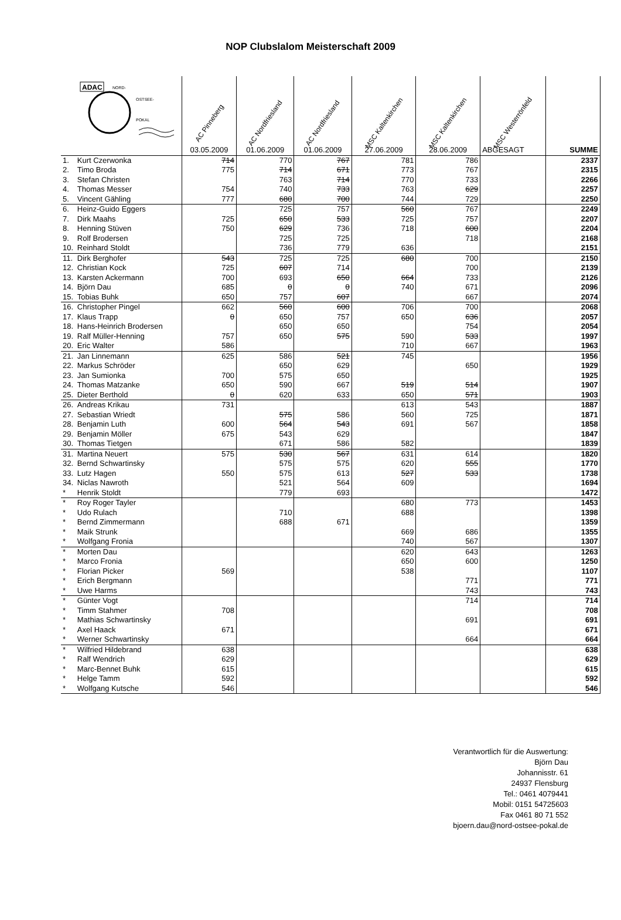NOP Clubslalom Meisterschaft 2009
| ADAC NORD- OSTSEE- POKAL | | AC Pinneberg | AC Nordfriesland | AC Nordfriesland | MSC Kaltenkirchen | MSC Kaltenkirchen | MSC Westerrönfeld | |
| | | 03.05.2009 | 01.06.2009 | 01.06.2009 | 27.06.2009 | 28.06.2009 | ABGESAGT | SUMME |
| 1. | Kurt Czerwonka | 714 | 770 | 767 | 781 | 786 | | 2337 |
| 2. | Timo Broda | 775 | 714 | 671 | 773 | 767 | | 2315 |
| 3. | Stefan Christen | | 763 | 714 | 770 | 733 | | 2266 |
| 4. | Thomas Messer | 754 | 740 | 733 | 763 | 629 | | 2257 |
| 5. | Vincent Gähling | 777 | 680 | 700 | 744 | 729 | | 2250 |
| 6. | Heinz-Guido Eggers | | 725 | 757 | 560 | 767 | | 2249 |
| 7. | Dirk Maahs | 725 | 650 | 533 | 725 | 757 | | 2207 |
| 8. | Henning Stüven | 750 | 629 | 736 | 718 | 600 | | 2204 |
| 9. | Rolf Brodersen | | 725 | 725 | | 718 | | 2168 |
| 10. | Reinhard Stoldt | | 736 | 779 | 636 | | | 2151 |
| 11. | Dirk Berghofer | 543 | 725 | 725 | 680 | 700 | | 2150 |
| 12. | Christian Kock | 725 | 607 | 714 | | 700 | | 2139 |
| 13. | Karsten Ackermann | 700 | 693 | 650 | 664 | 733 | | 2126 |
| 14. | Björn Dau | 685 | 0 | 0 | 740 | 671 | | 2096 |
| 15. | Tobias Buhk | 650 | 757 | 607 | | 667 | | 2074 |
| 16. | Christopher Pingel | 662 | 560 | 600 | 706 | 700 | | 2068 |
| 17. | Klaus Trapp | 0 | 650 | 757 | 650 | 636 | | 2057 |
| 18. | Hans-Heinrich Brodersen | | 650 | 650 | | 754 | | 2054 |
| 19. | Ralf Müller-Henning | 757 | 650 | 575 | 590 | 533 | | 1997 |
| 20. | Eric Walter | 586 | | | 710 | 667 | | 1963 |
| 21. | Jan Linnemann | 625 | 586 | 521 | 745 | | | 1956 |
| 22. | Markus Schröder | | 650 | 629 | | 650 | | 1929 |
| 23. | Jan Sumionka | 700 | 575 | 650 | | | | 1925 |
| 24. | Thomas Matzanke | 650 | 590 | 667 | 519 | 514 | | 1907 |
| 25. | Dieter Berthold | 0 | 620 | 633 | 650 | 571 | | 1903 |
| 26. | Andreas Krikau | 731 | | | 613 | 543 | | 1887 |
| 27. | Sebastian Wriedt | | 575 | 586 | 560 | 725 | | 1871 |
| 28. | Benjamin Luth | 600 | 564 | 543 | 691 | 567 | | 1858 |
| 29. | Benjamin Möller | 675 | 543 | 629 | | | | 1847 |
| 30. | Thomas Tietgen | | 671 | 586 | 582 | | | 1839 |
| 31. | Martina Neuert | 575 | 530 | 567 | 631 | 614 | | 1820 |
| 32. | Bernd Schwartinsky | | 575 | 575 | 620 | 555 | | 1770 |
| 33. | Lutz Hagen | 550 | 575 | 613 | 527 | 533 | | 1738 |
| 34. | Niclas Nawroth | | 521 | 564 | 609 | | | 1694 |
| * | Henrik Stoldt | | 779 | 693 | | | | 1472 |
| * | Roy Roger Tayler | | | | 680 | 773 | | 1453 |
| * | Udo Rulach | | 710 | | 688 | | | 1398 |
| * | Bernd Zimmermann | | 688 | 671 | | | | 1359 |
| * | Maik Strunk | | | | 669 | 686 | | 1355 |
| * | Wolfgang Fronia | | | | 740 | 567 | | 1307 |
| * | Morten Dau | | | | 620 | 643 | | 1263 |
| * | Marco Fronia | | | | 650 | 600 | | 1250 |
| * | Florian Picker | 569 | | | 538 | | | 1107 |
| * | Erich Bergmann | | | | | 771 | | 771 |
| * | Uwe Harms | | | | | 743 | | 743 |
| * | Günter Vogt | | | | | 714 | | 714 |
| * | Timm Stahmer | 708 | | | | | | 708 |
| * | Mathias Schwartinsky | | | | | 691 | | 691 |
| * | Axel Haack | 671 | | | | | | 671 |
| * | Werner Schwartinsky | | | | | 664 | | 664 |
| * | Wilfried Hildebrand | 638 | | | | | | 638 |
| * | Ralf Wendrich | 629 | | | | | | 629 |
| * | Marc-Bennet Buhk | 615 | | | | | | 615 |
| * | Helge Tamm | 592 | | | | | | 592 |
| * | Wolfgang Kutsche | 546 | | | | | | 546 |
Verantwortlich für die Auswertung:
Björn Dau
Johannisstr. 61
24937 Flensburg
Tel.: 0461 4079441
Mobil: 0151 54725603
Fax 0461 80 71 552
bjoern.dau@nord-ostsee-pokal.de